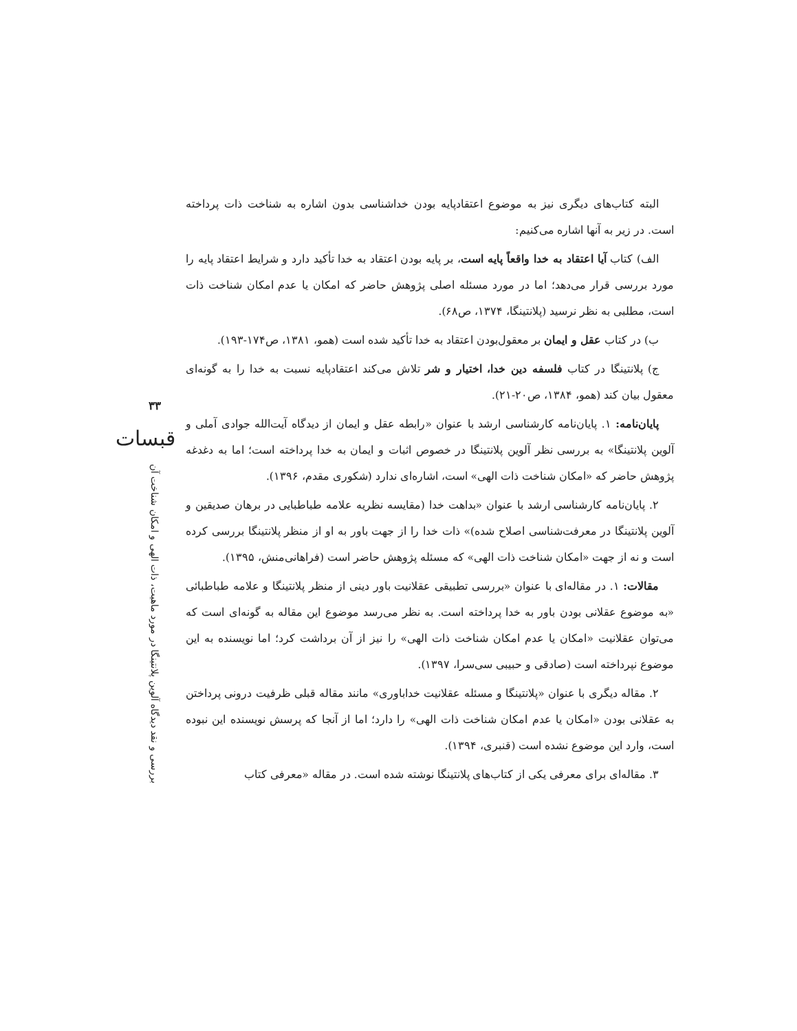البته کتاب‌های دیگری نیز به موضوع اعتقادپایه بودن خداشناسی بدون اشاره به شناخت ذات پرداخته است. در زیر به آنها اشاره می‌کنیم:
الف) کتاب آیا اعتقاد به خدا واقعاً پایه است، بر پایه بودن اعتقاد به خدا تأکید دارد و شرایط اعتقاد پایه را مورد بررسی قرار می‌دهد؛ اما در مورد مسئله اصلی پژوهش حاضر که امکان یا عدم امکان شناخت ذات است، مطلبی به نظر نرسید (پلانتینگا، ۱۳۷۴، ص۶۸).
ب) در کتاب عقل و ایمان بر معقول‌بودن اعتقاد به خدا تأکید شده است (همو، ۱۳۸۱، ص۱۷۴-۱۹۳).
ج) پلانتینگا در کتاب فلسفه دین خدا، اختیار و شر تلاش می‌کند اعتقادپایه نسبت به خدا را به گونه‌ای معقول بیان کند (همو، ۱۳۸۴، ص۲۰-۲۱).
پایان‌نامه: ۱. پایان‌نامه کارشناسی ارشد با عنوان «رابطه عقل و ایمان از دیدگاه آیت‌الله جوادی آملی و آلوین پلانتینگا» به بررسی نظر آلوین پلانتینگا در خصوص اثبات و ایمان به خدا پرداخته است؛ اما به دغدغه پژوهش حاضر که «امکان شناخت ذات الهی» است، اشاره‌ای ندارد (شکوری مقدم، ۱۳۹۶).
۲. پایان‌نامه کارشناسی ارشد با عنوان «بداهت خدا (مقایسه نظریه علامه طباطبایی در برهان صدیقین و آلوین پلانتینگا در معرفت‌شناسی اصلاح شده)» ذات خدا را از جهت باور به او از منظر پلانتینگا بررسی کرده است و نه از جهت «امکان شناخت ذات الهی» که مسئله پژوهش حاضر است (فراهانی‌منش، ۱۳۹۵).
مقالات: ۱. در مقاله‌ای با عنوان «بررسی تطبیقی عقلانیت باور دینی از منظر پلانتینگا و علامه طباطبائی «به موضوع عقلانی بودن باور به خدا پرداخته است. به نظر می‌رسد موضوع این مقاله به گونه‌ای است که می‌توان عقلانیت «امکان یا عدم امکان شناخت ذات الهی» را نیز از آن برداشت کرد؛ اما نویسنده به این موضوع نپرداخته است (صادقی و حبیبی سی‌سرا، ۱۳۹۷).
۲. مقاله دیگری با عنوان «پلانتینگا و مسئله عقلانیت خداباوری» مانند مقاله قبلی ظرفیت درونی پرداختن به عقلانی بودن «امکان یا عدم امکان شناخت ذات الهی» را دارد؛ اما از آنجا که پرسش نویسنده این نبوده است، وارد این موضوع نشده است (قنبری، ۱۳۹۴).
۳. مقاله‌ای برای معرفی یکی از کتاب‌های پلانتینگا نوشته شده است. در مقاله «معرفی کتاب
۳۳
قبسات
بررسی و نقد دیدگاه آلوین پلانتینگا در مورد ماهیت، ذات الهی و امکان شناخت آن